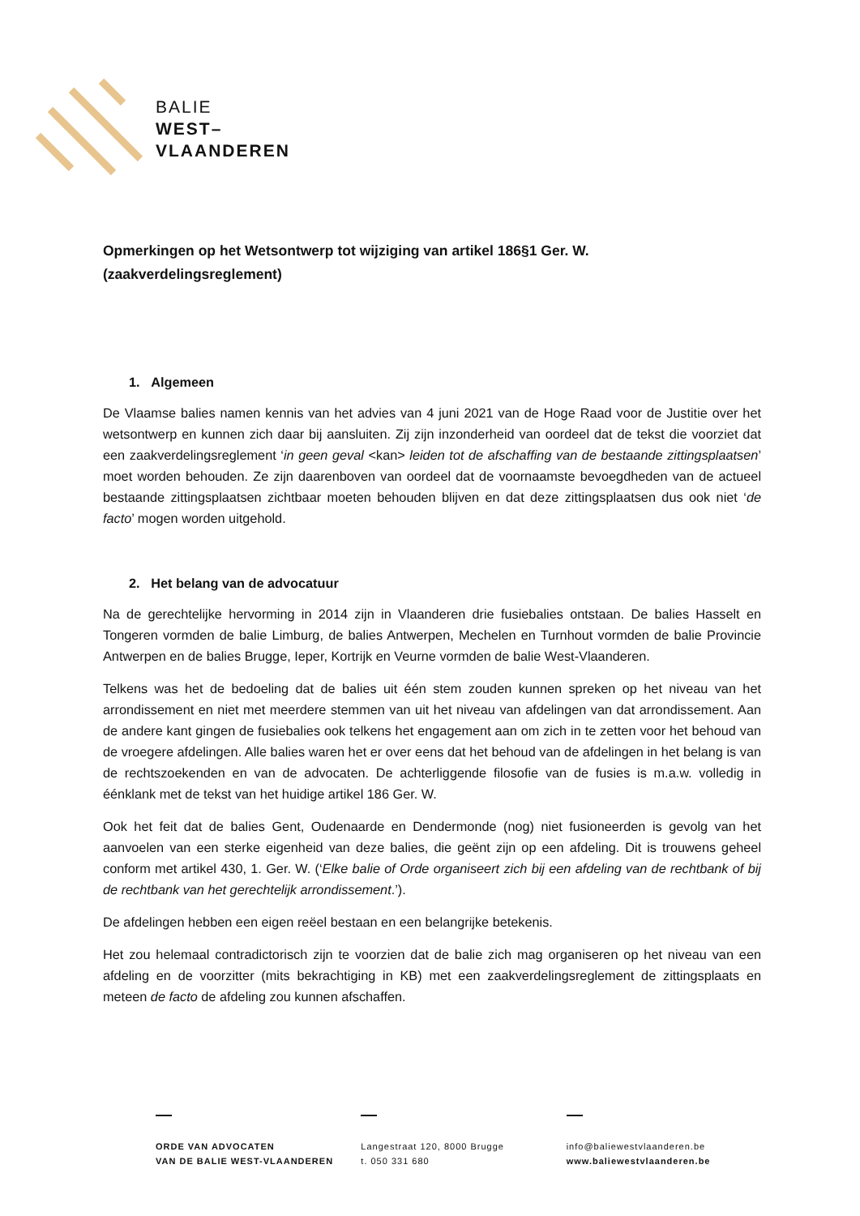BALIE
WEST–
VLAANDEREN
Opmerkingen op het Wetsontwerp tot wijziging van artikel 186§1 Ger. W. (zaakverdelingsreglement)
1. Algemeen
De Vlaamse balies namen kennis van het advies van 4 juni 2021 van de Hoge Raad voor de Justitie over het wetsontwerp en kunnen zich daar bij aansluiten. Zij zijn inzonderheid van oordeel dat de tekst die voorziet dat een zaakverdelingsreglement ‘in geen geval <kan> leiden tot de afschaffing van de bestaande zittingsplaatsen’ moet worden behouden. Ze zijn daarenboven van oordeel dat de voornaamste bevoegdheden van de actueel bestaande zittingsplaatsen zichtbaar moeten behouden blijven en dat deze zittingsplaatsen dus ook niet ‘de facto’ mogen worden uitgehold.
2. Het belang van de advocatuur
Na de gerechtelijke hervorming in 2014 zijn in Vlaanderen drie fusiebalies ontstaan. De balies Hasselt en Tongeren vormden de balie Limburg, de balies Antwerpen, Mechelen en Turnhout vormden de balie Provincie Antwerpen en de balies Brugge, Ieper, Kortrijk en Veurne vormden de balie West-Vlaanderen.
Telkens was het de bedoeling dat de balies uit één stem zouden kunnen spreken op het niveau van het arrondissement en niet met meerdere stemmen van uit het niveau van afdelingen van dat arrondissement. Aan de andere kant gingen de fusiebalies ook telkens het engagement aan om zich in te zetten voor het behoud van de vroegere afdelingen. Alle balies waren het er over eens dat het behoud van de afdelingen in het belang is van de rechtszoekenden en van de advocaten. De achterliggende filosofie van de fusies is m.a.w. volledig in éénklank met de tekst van het huidige artikel 186 Ger. W.
Ook het feit dat de balies Gent, Oudenaarde en Dendermonde (nog) niet fusioneerden is gevolg van het aanvoelen van een sterke eigenheid van deze balies, die geënt zijn op een afdeling. Dit is trouwens geheel conform met artikel 430, 1. Ger. W. (‘Elke balie of Orde organiseert zich bij een afdeling van de rechtbank of bij de rechtbank van het gerechtelijk arrondissement.’).
De afdelingen hebben een eigen reëel bestaan en een belangrijke betekenis.
Het zou helemaal contradictorisch zijn te voorzien dat de balie zich mag organiseren op het niveau van een afdeling en de voorzitter (mits bekrachtiging in KB) met een zaakverdelingsreglement de zittingsplaats en meteen de facto de afdeling zou kunnen afschaffen.
ORDE VAN ADVOCATEN
VAN DE BALIE WEST-VLAANDEREN
Langestraat 120, 8000 Brugge
t. 050 331 680
info@baliewestvlaanderen.be
www.baliewestvlaanderen.be